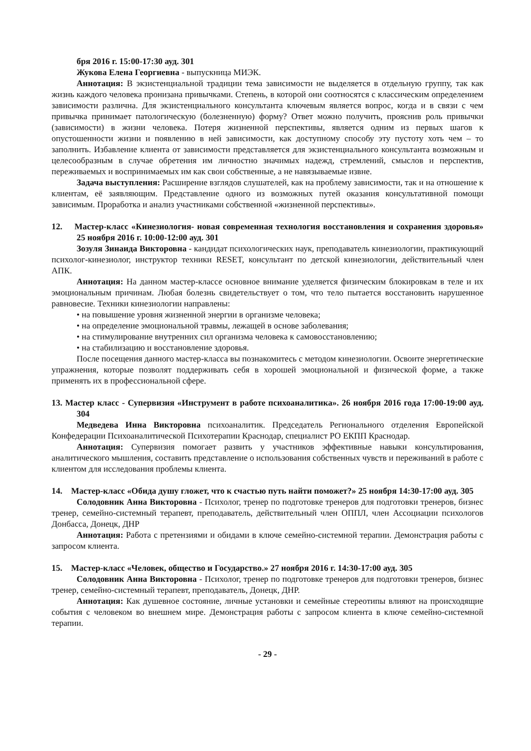бря 2016 г. 15:00-17:30 ауд. 301
Жукова Елена Георгиевна - выпускница МИЭК.
Аннотация: В экзистенциальной традиции тема зависимости не выделяется в отдельную группу, так как жизнь каждого человека пронизана привычками. Степень, в которой они соотносятся с классическим определением зависимости различна. Для экзистенциального консультанта ключевым является вопрос, когда и в связи с чем привычка принимает патологическую (болезненную) форму? Ответ можно получить, прояснив роль привычки (зависимости) в жизни человека. Потеря жизненной перспективы, является одним из первых шагов к опустошенности жизни и появлению в ней зависимости, как доступному способу эту пустоту хоть чем – то заполнить. Избавление клиента от зависимости представляется для экзистенциального консультанта возможным и целесообразным в случае обретения им личностно значимых надежд, стремлений, смыслов и перспектив, переживаемых и воспринимаемых им как свои собственные, а не навязываемые извне.
Задача выступления: Расширение взглядов слушателей, как на проблему зависимости, так и на отношение к клиентам, её заявляющим. Представление одного из возможных путей оказания консультативной помощи зависимым. Проработка и анализ участниками собственной «жизненной перспективы».
12. Мастер-класс «Кинезиология- новая современная технология восстановления и сохранения здоровья» 25 ноября 2016 г. 10:00-12:00 ауд. 301
Зозуля Зинаида Викторовна - кандидат психологических наук, преподаватель кинезиологии, практикующий психолог-кинезиолог, инструктор техники RESET, консультант по детской кинезиологии, действительный член АПК.
Аннотация: На данном мастер-классе основное внимание уделяется физическим блокировкам в теле и их эмоциональным причинам. Любая болезнь свидетельствует о том, что тело пытается восстановить нарушенное равновесие. Техники кинезиологии направлены:
• на повышение уровня жизненной энергии в организме человека;
• на определение эмоциональной травмы, лежащей в основе заболевания;
• на стимулирование внутренних сил организма человека к самовосстановлению;
• на стабилизацию и восстановление здоровья.
После посещения данного мастер-класса вы познакомитесь с методом кинезиологии. Освоите энергетические упражнения, которые позволят поддерживать себя в хорошей эмоциональной и физической форме, а также применять их в профессиональной сфере.
13. Мастер класс - Супервизия «Инструмент в работе психоаналитика». 26 ноября 2016 года 17:00-19:00 ауд. 304
Медведева Инна Викторовна психоаналитик. Председатель Регионального отделения Европейской Конфедерации Психоаналитической Психотерапии Краснодар, специалист РО ЕКПП Краснодар.
Аннотация: Супервизия помогает развить у участников эффективные навыки консультирования, аналитического мышления, составить представление о использования собственных чувств и переживаний в работе с клиентом для исследования проблемы клиента.
14. Мастер-класс «Обида душу гложет, что к счастью путь найти поможет?» 25 ноября 14:30-17:00 ауд. 305
Солодовник Анна Викторовна - Психолог, тренер по подготовке тренеров для подготовки тренеров, бизнес тренер, семейно-системный терапевт, преподаватель, действительный член ОППЛ, член Ассоциации психологов Донбасса, Донецк, ДНР
Аннотация: Работа с претензиями и обидами в ключе семейно-системной терапии. Демонстрация работы с запросом клиента.
15. Мастер-класс «Человек, общество и Государство.» 27 ноября 2016 г. 14:30-17:00 ауд. 305
Солодовник Анна Викторовна - Психолог, тренер по подготовке тренеров для подготовки тренеров, бизнес тренер, семейно-системный терапевт, преподаватель, Донецк, ДНР.
Аннотация: Как душевное состояние, личные установки и семейные стереотипы влияют на происходящие события с человеком во внешнем мире. Демонстрация работы с запросом клиента в ключе семейно-системной терапии.
- 29 -